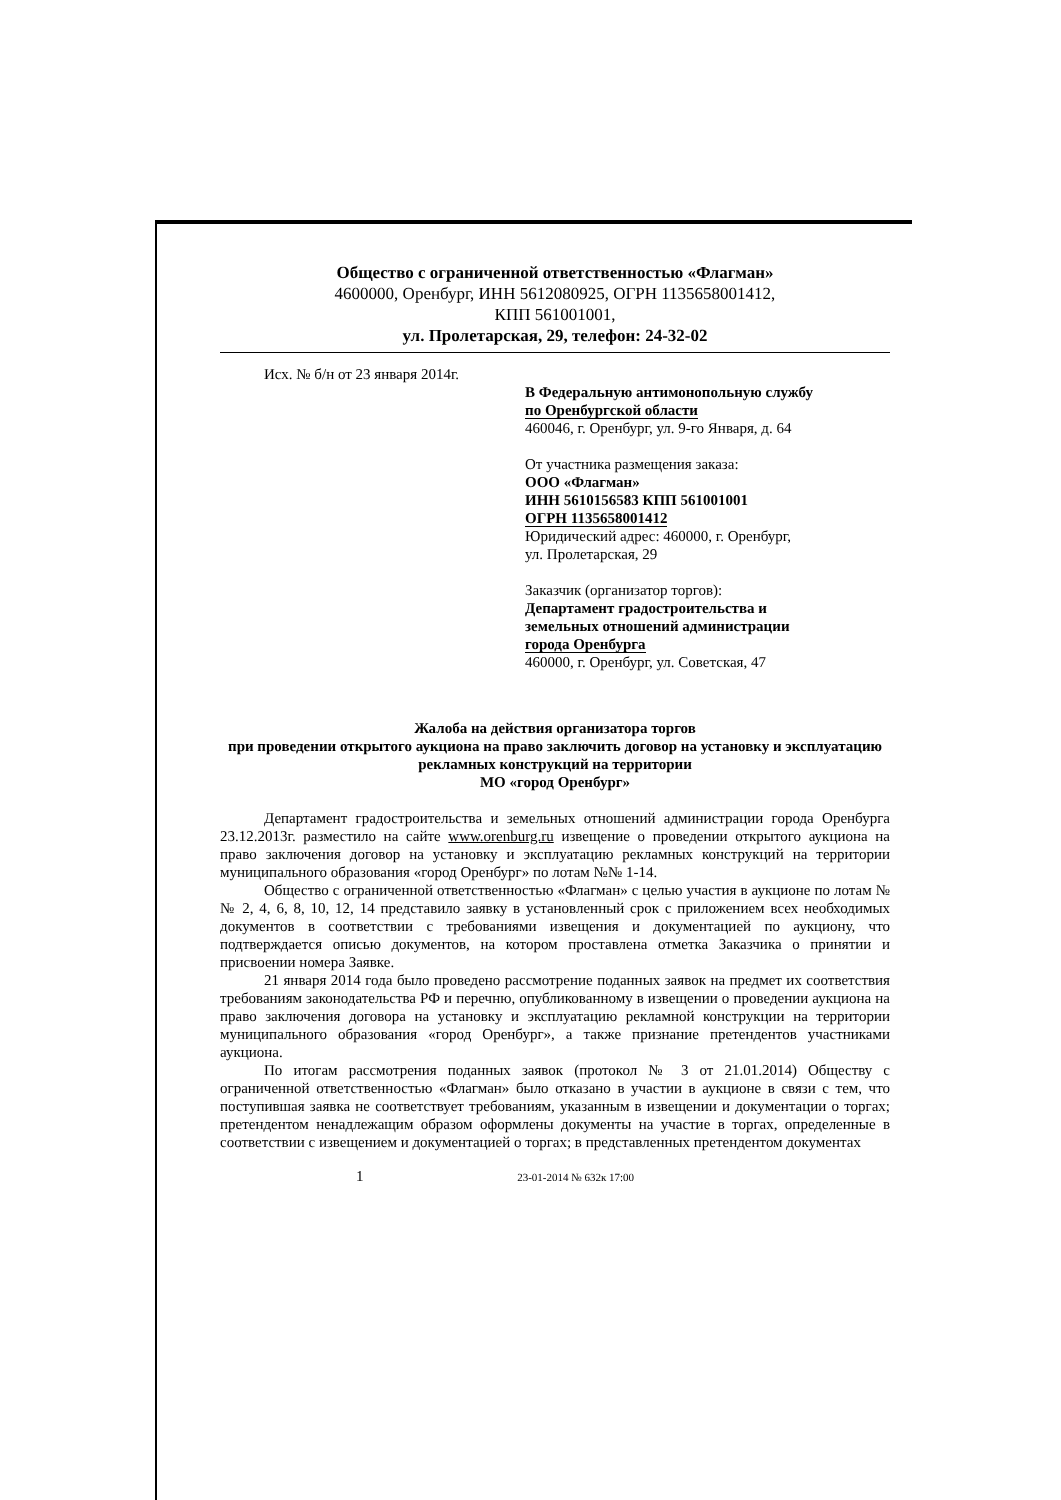Общество с ограниченной ответственностью «Флагман»
4600000, Оренбург, ИНН 5612080925, ОГРН 1135658001412,
КПП 561001001,
ул. Пролетарская, 29, телефон: 24-32-02
Исх. № б/н от 23 января 2014г.
В Федеральную антимонопольную службу
по Оренбургской области
460046, г. Оренбург, ул. 9-го Января, д. 64
От участника размещения заказа:
ООО «Флагман»
ИНН 5610156583 КПП 561001001
ОГРН 1135658001412
Юридический адрес: 460000, г. Оренбург,
ул. Пролетарская, 29
Заказчик (организатор торгов):
Департамент градостроительства и земельных отношений администрации города Оренбурга
460000, г. Оренбург, ул. Советская, 47
Жалоба на действия организатора торгов
при проведении открытого аукциона на право заключить договор на установку и эксплуатацию рекламных конструкций на территории
МО «город Оренбург»
Департамент градостроительства и земельных отношений администрации города Оренбурга 23.12.2013г. разместило на сайте www.orenburg.ru извещение о проведении открытого аукциона на право заключения договор на установку и эксплуатацию рекламных конструкций на территории муниципального образования «город Оренбург» по лотам №№ 1-14.
Общество с ограниченной ответственностью «Флагман» с целью участия в аукционе по лотам №№ 2, 4, 6, 8, 10, 12, 14 представило заявку в установленный срок с приложением всех необходимых документов в соответствии с требованиями извещения и документацией по аукциону, что подтверждается описью документов, на котором проставлена отметка Заказчика о принятии и присвоении номера Заявке.
21 января 2014 года было проведено рассмотрение поданных заявок на предмет их соответствия требованиям законодательства РФ и перечню, опубликованному в извещении о проведении аукциона на право заключения договора на установку и эксплуатацию рекламной конструкции на территории муниципального образования «город Оренбург», а также признание претендентов участниками аукциона.
По итогам рассмотрения поданных заявок (протокол № 3 от 21.01.2014) Обществу с ограниченной ответственностью «Флагман» было отказано в участии в аукционе в связи с тем, что поступившая заявка не соответствует требованиям, указанным в извещении и документации о торгах; претендентом ненадлежащим образом оформлены документы на участие в торгах, определенные в соответствии с извещением и документацией о торгах; в представленных претендентом документах
1 23-01-2014 № 632к 17:00